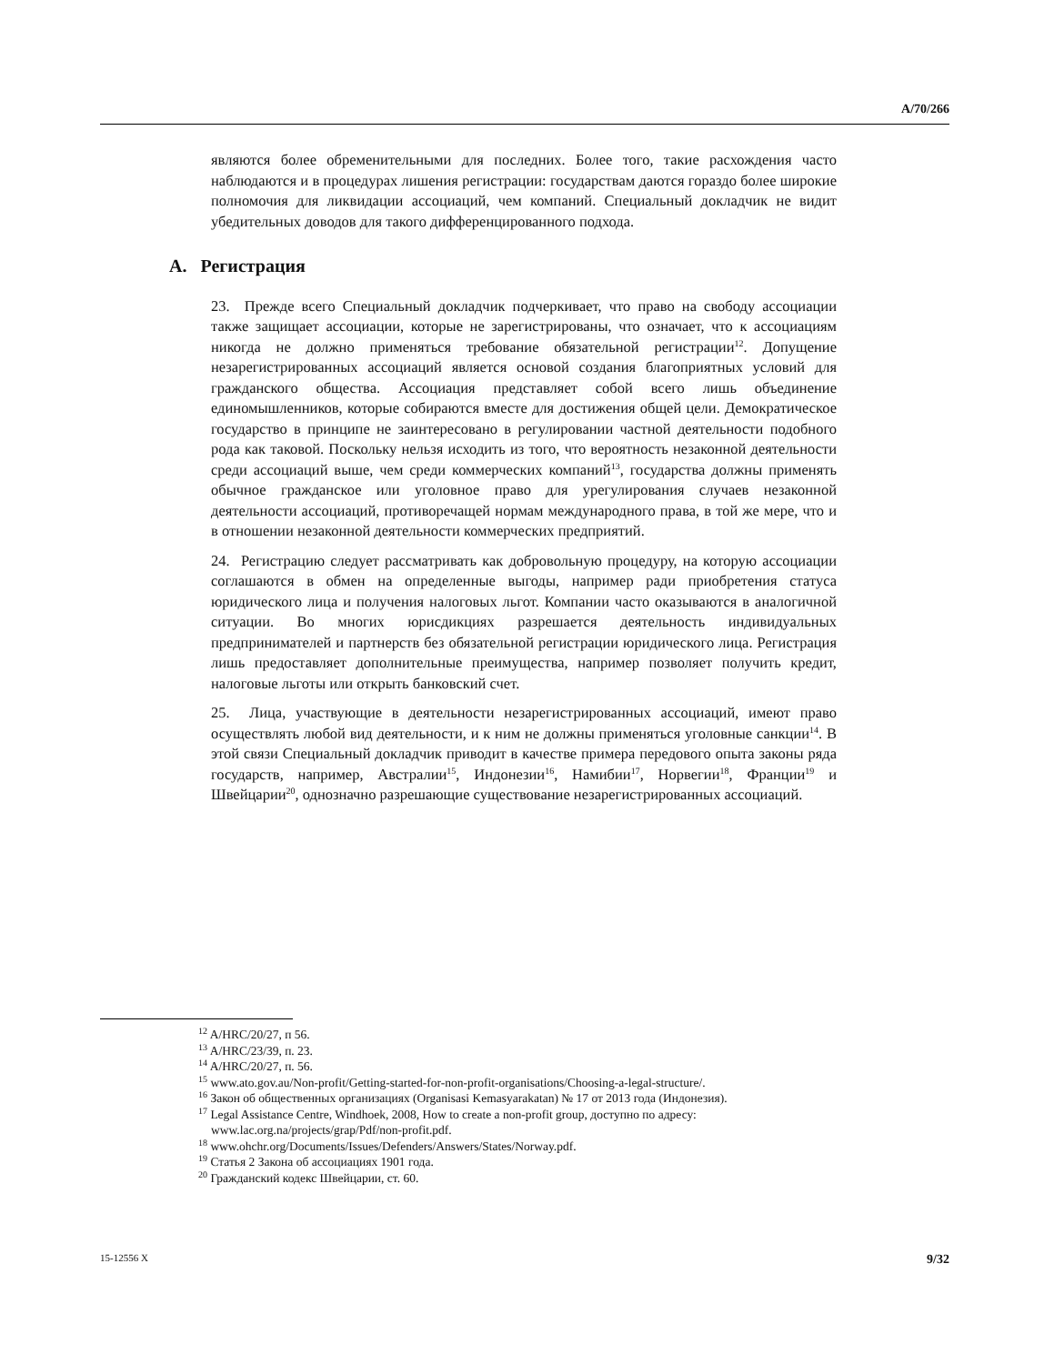A/70/266
являются более обременительными для последних. Более того, такие расхождения часто наблюдаются и в процедурах лишения регистрации: государствам даются гораздо более широкие полномочия для ликвидации ассоциаций, чем компаний. Специальный докладчик не видит убедительных доводов для такого дифференцированного подхода.
A. Регистрация
23. Прежде всего Специальный докладчик подчеркивает, что право на свободу ассоциации также защищает ассоциации, которые не зарегистрированы, что означает, что к ассоциациям никогда не должно применяться требование обязательной регистрации<sup>12</sup>. Допущение незарегистрированных ассоциаций является основой создания благоприятных условий для гражданского общества. Ассоциация представляет собой всего лишь объединение единомышленников, которые собираются вместе для достижения общей цели. Демократическое государство в принципе не заинтересовано в регулировании частной деятельности подобного рода как таковой. Поскольку нельзя исходить из того, что вероятность незаконной деятельности среди ассоциаций выше, чем среди коммерческих компаний<sup>13</sup>, государства должны применять обычное гражданское или уголовное право для урегулирования случаев незаконной деятельности ассоциаций, противоречащей нормам международного права, в той же мере, что и в отношении незаконной деятельности коммерческих предприятий.
24. Регистрацию следует рассматривать как добровольную процедуру, на которую ассоциации соглашаются в обмен на определенные выгоды, например ради приобретения статуса юридического лица и получения налоговых льгот. Компании часто оказываются в аналогичной ситуации. Во многих юрисдикциях разрешается деятельность индивидуальных предпринимателей и партнерств без обязательной регистрации юридического лица. Регистрация лишь предоставляет дополнительные преимущества, например позволяет получить кредит, налоговые льготы или открыть банковский счет.
25. Лица, участвующие в деятельности незарегистрированных ассоциаций, имеют право осуществлять любой вид деятельности, и к ним не должны применяться уголовные санкции<sup>14</sup>. В этой связи Специальный докладчик приводит в качестве примера передового опыта законы ряда государств, например, Австралии<sup>15</sup>, Индонезии<sup>16</sup>, Намибии<sup>17</sup>, Норвегии<sup>18</sup>, Франции<sup>19</sup> и Швейцарии<sup>20</sup>, однозначно разрешающие существование незарегистрированных ассоциаций.
<sup>12</sup> A/HRC/20/27, п 56.
<sup>13</sup> A/HRC/23/39, п. 23.
<sup>14</sup> A/HRC/20/27, п. 56.
<sup>15</sup> www.ato.gov.au/Non-profit/Getting-started-for-non-profit-organisations/Choosing-a-legal-structure/.
<sup>16</sup> Закон об общественных организациях (Organisasi Kemasyarakatan) № 17 от 2013 года (Индонезия).
<sup>17</sup> Legal Assistance Centre, Windhoek, 2008, How to create a non-profit group, доступно по адресу: www.lac.org.na/projects/grap/Pdf/non-profit.pdf.
<sup>18</sup> www.ohchr.org/Documents/Issues/Defenders/Answers/States/Norway.pdf.
<sup>19</sup> Статья 2 Закона об ассоциациях 1901 года.
<sup>20</sup> Гражданский кодекс Швейцарии, ст. 60.
15-12556 X 9/32